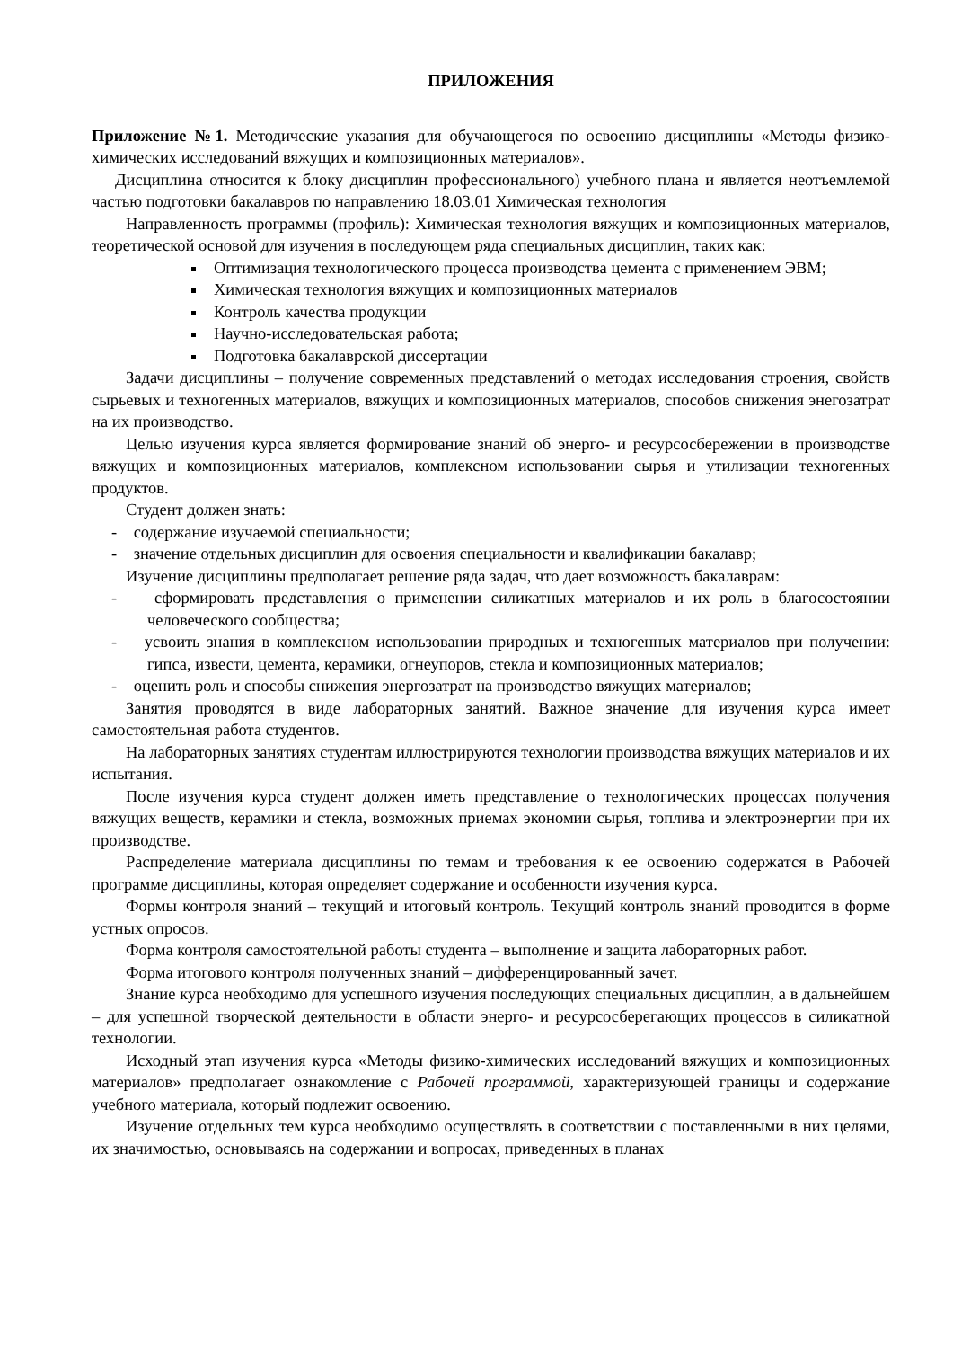ПРИЛОЖЕНИЯ
Приложение №1. Методические указания для обучающегося по освоению дисциплины «Методы физико-химических исследований вяжущих и композиционных материалов».
Дисциплина относится к блоку дисциплин профессионального) учебного плана и является неотъемлемой частью подготовки бакалавров по направлению 18.03.01 Химическая технология
Направленность программы (профиль): Химическая технология вяжущих и композиционных материалов, теоретической основой для изучения в последующем ряда специальных дисциплин, таких как:
Оптимизация технологического процесса производства цемента с применением ЭВМ;
Химическая технология вяжущих и композиционных материалов
Контроль качества продукции
Научно-исследовательская работа;
Подготовка бакалаврской диссертации
Задачи дисциплины – получение современных представлений о методах исследования строения, свойств сырьевых и техногенных материалов, вяжущих и композиционных материалов, способов снижения энегозатрат на их производство.
Целью изучения курса является формирование знаний об энерго- и ресурсосбережении в производстве вяжущих и композиционных материалов, комплексном использовании сырья и утилизации техногенных продуктов.
Студент должен знать:
- содержание изучаемой специальности;
- значение отдельных дисциплин для освоения специальности и квалификации бакалавр;
Изучение дисциплины предполагает решение ряда задач, что дает возможность бакалаврам:
- сформировать представления о применении силикатных материалов и их роль в благосостоянии человеческого сообщества;
- усвоить знания в комплексном использовании природных и техногенных материалов при получении: гипса, извести, цемента, керамики, огнеупоров, стекла и композиционных материалов;
- оценить роль и способы снижения энергозатрат на производство вяжущих материалов;
Занятия проводятся в виде лабораторных занятий. Важное значение для изучения курса имеет самостоятельная работа студентов.
На лабораторных занятиях студентам иллюстрируются технологии производства вяжущих материалов и их испытания.
После изучения курса студент должен иметь представление о технологических процессах получения вяжущих веществ, керамики и стекла, возможных приемах экономии сырья, топлива и электроэнергии при их производстве.
Распределение материала дисциплины по темам и требования к ее освоению содержатся в Рабочей программе дисциплины, которая определяет содержание и особенности изучения курса.
Формы контроля знаний – текущий и итоговый контроль. Текущий контроль знаний проводится в форме устных опросов.
Форма контроля самостоятельной работы студента – выполнение и защита лабораторных работ.
Форма итогового контроля полученных знаний – дифференцированный зачет.
Знание курса необходимо для успешного изучения последующих специальных дисциплин, а в дальнейшем – для успешной творческой деятельности в области энерго- и ресурсосберегающих процессов в силикатной технологии.
Исходный этап изучения курса «Методы физико-химических исследований вяжущих и композиционных материалов» предполагает ознакомление с Рабочей программой, характеризующей границы и содержание учебного материала, который подлежит освоению.
Изучение отдельных тем курса необходимо осуществлять в соответствии с поставленными в них целями, их значимостью, основываясь на содержании и вопросах, приведенных в планах